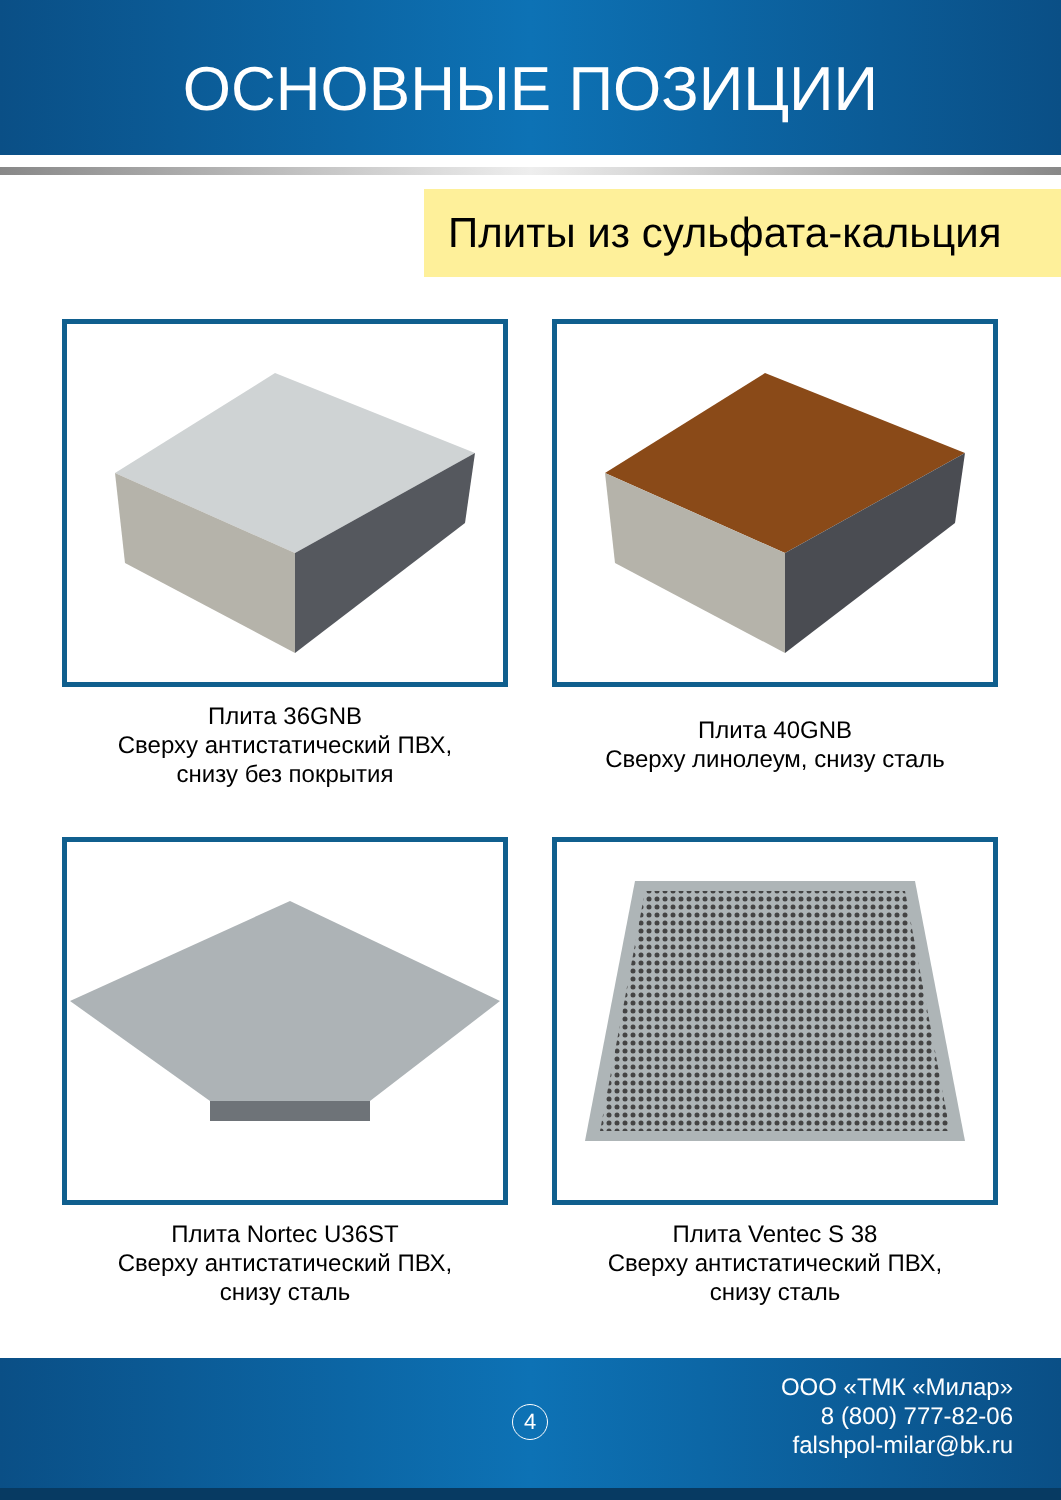ОСНОВНЫЕ ПОЗИЦИИ
Плиты из сульфата-кальция
Плита 36GNB
Сверху антистатический ПВХ,
снизу без покрытия
Плита 40GNB
Сверху линолеум, снизу сталь
Плита Nortec U36ST
Сверху антистатический ПВХ,
снизу сталь
Плита Ventec S 38
Сверху антистатический ПВХ,
снизу сталь
4
ООО «ТМК «Милар»
8 (800) 777-82-06
falshpol-milar@bk.ru